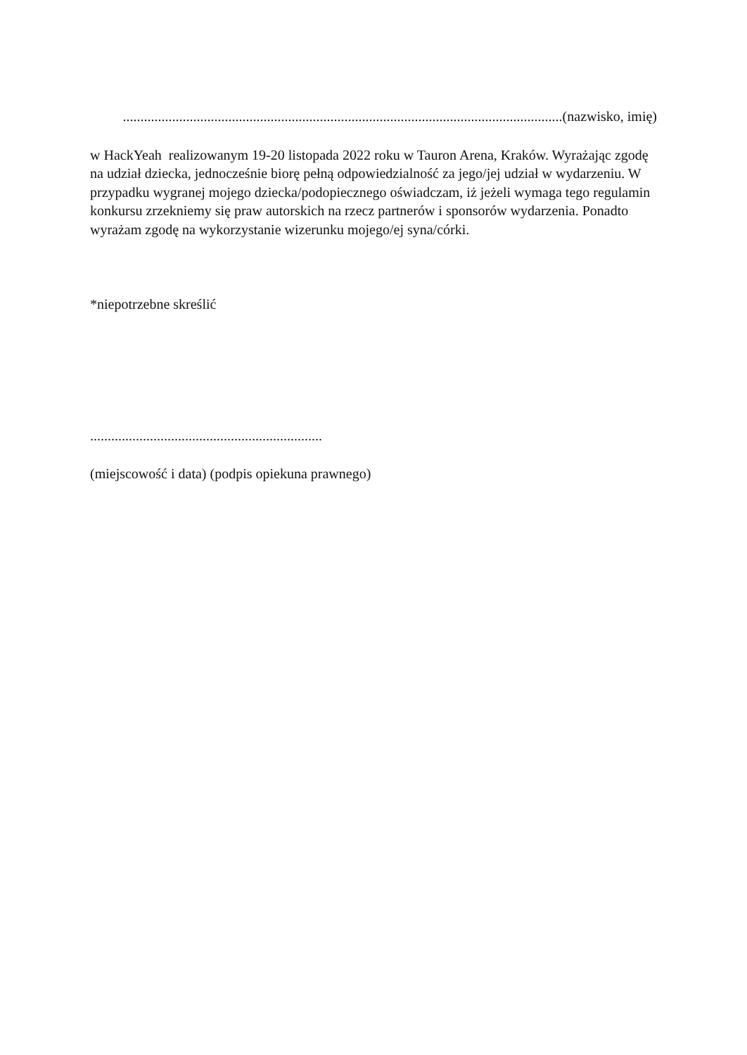.............................................................................................................................(nazwisko, imię)
w HackYeah realizowanym 19-20 listopada 2022 roku w Tauron Arena, Kraków. Wyrażając zgodę na udział dziecka, jednocześnie biorę pełną odpowiedzialność za jego/jej udział w wydarzeniu. W przypadku wygranej mojego dziecka/podopiecznego oświadczam, iż jeżeli wymaga tego regulamin konkursu zrzekniemy się praw autorskich na rzecz partnerów i sponsorów wydarzenia. Ponadto wyrażam zgodę na wykorzystanie wizerunku mojego/ej syna/córki.
*niepotrzebne skreślić
..................................................................
(miejscowość i data) (podpis opiekuna prawnego)